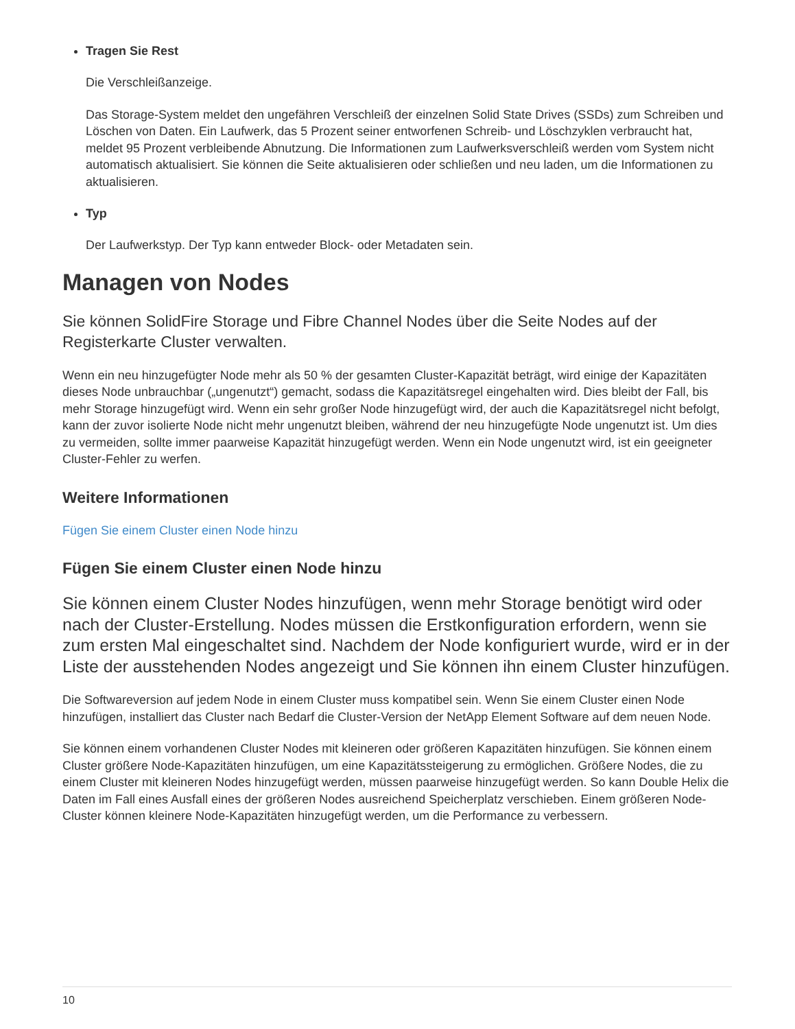Tragen Sie Rest
Die Verschleißanzeige.
Das Storage-System meldet den ungefähren Verschleiß der einzelnen Solid State Drives (SSDs) zum Schreiben und Löschen von Daten. Ein Laufwerk, das 5 Prozent seiner entworfenen Schreib- und Löschzyklen verbraucht hat, meldet 95 Prozent verbleibende Abnutzung. Die Informationen zum Laufwerksverschleiß werden vom System nicht automatisch aktualisiert. Sie können die Seite aktualisieren oder schließen und neu laden, um die Informationen zu aktualisieren.
Typ
Der Laufwerkstyp. Der Typ kann entweder Block- oder Metadaten sein.
Managen von Nodes
Sie können SolidFire Storage und Fibre Channel Nodes über die Seite Nodes auf der Registerkarte Cluster verwalten.
Wenn ein neu hinzugefügter Node mehr als 50 % der gesamten Cluster-Kapazität beträgt, wird einige der Kapazitäten dieses Node unbrauchbar („ungenutzt“) gemacht, sodass die Kapazitätsregel eingehalten wird. Dies bleibt der Fall, bis mehr Storage hinzugefügt wird. Wenn ein sehr großer Node hinzugefügt wird, der auch die Kapazitätsregel nicht befolgt, kann der zuvor isolierte Node nicht mehr ungenutzt bleiben, während der neu hinzugefügte Node ungenutzt ist. Um dies zu vermeiden, sollte immer paarweise Kapazität hinzugefügt werden. Wenn ein Node ungenutzt wird, ist ein geeigneter Cluster-Fehler zu werfen.
Weitere Informationen
Fügen Sie einem Cluster einen Node hinzu
Fügen Sie einem Cluster einen Node hinzu
Sie können einem Cluster Nodes hinzufügen, wenn mehr Storage benötigt wird oder nach der Cluster-Erstellung. Nodes müssen die Erstkonfiguration erfordern, wenn sie zum ersten Mal eingeschaltet sind. Nachdem der Node konfiguriert wurde, wird er in der Liste der ausstehenden Nodes angezeigt und Sie können ihn einem Cluster hinzufügen.
Die Softwareversion auf jedem Node in einem Cluster muss kompatibel sein. Wenn Sie einem Cluster einen Node hinzufügen, installiert das Cluster nach Bedarf die Cluster-Version der NetApp Element Software auf dem neuen Node.
Sie können einem vorhandenen Cluster Nodes mit kleineren oder größeren Kapazitäten hinzufügen. Sie können einem Cluster größere Node-Kapazitäten hinzufügen, um eine Kapazitätssteigerung zu ermöglichen. Größere Nodes, die zu einem Cluster mit kleineren Nodes hinzugefügt werden, müssen paarweise hinzugefügt werden. So kann Double Helix die Daten im Fall eines Ausfall eines der größeren Nodes ausreichend Speicherplatz verschieben. Einem größeren Node-Cluster können kleinere Node-Kapazitäten hinzugefügt werden, um die Performance zu verbessern.
10